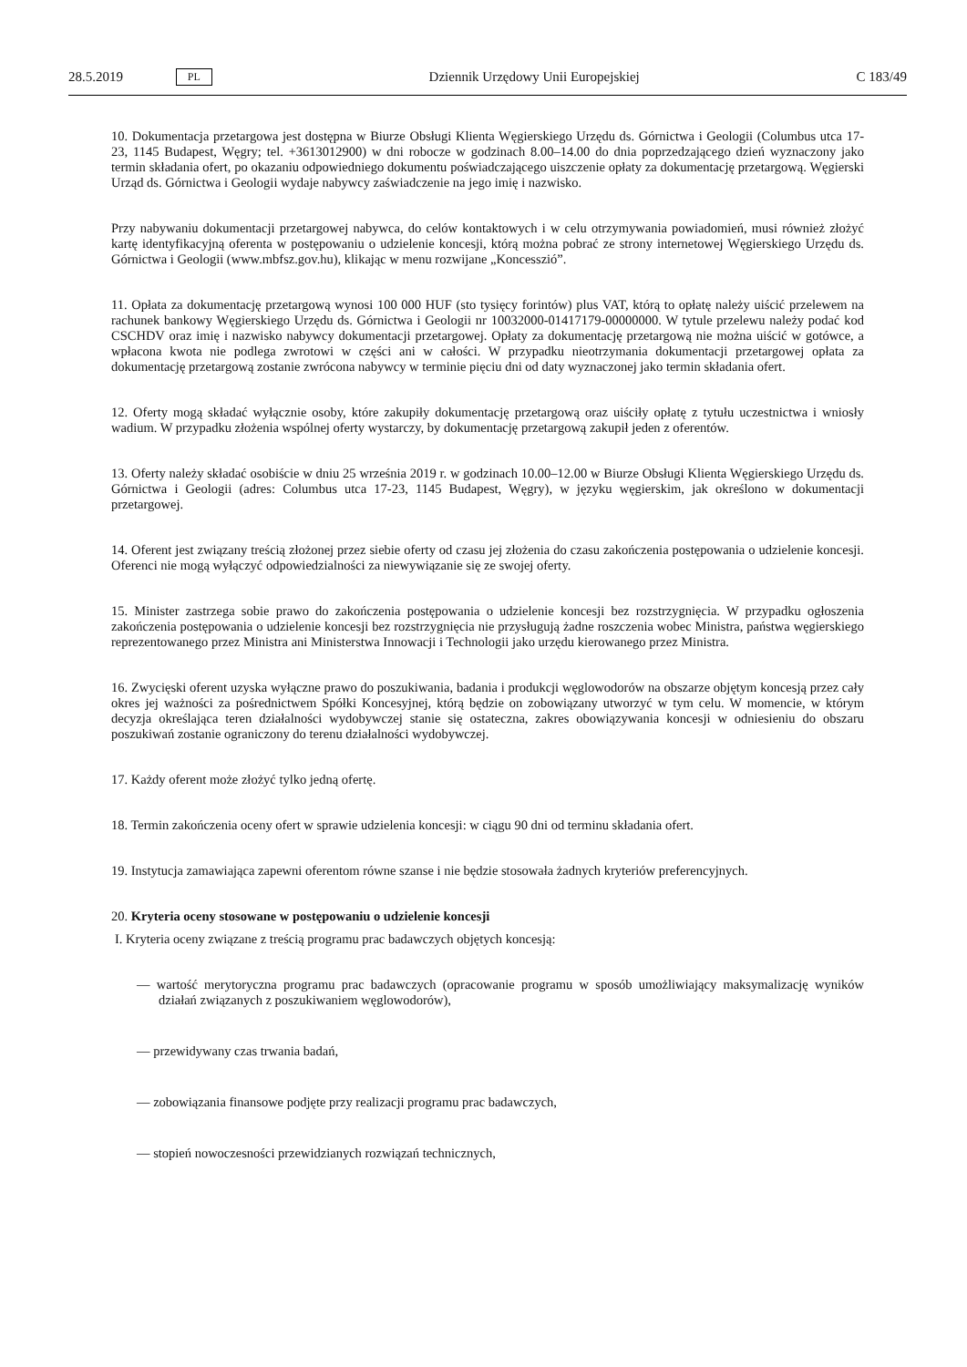28.5.2019 PL Dziennik Urzędowy Unii Europejskiej C 183/49
10. Dokumentacja przetargowa jest dostępna w Biurze Obsługi Klienta Węgierskiego Urzędu ds. Górnictwa i Geologii (Columbus utca 17-23, 1145 Budapest, Węgry; tel. +3613012900) w dni robocze w godzinach 8.00–14.00 do dnia poprzedzającego dzień wyznaczony jako termin składania ofert, po okazaniu odpowiedniego dokumentu poświadczającego uiszczenie opłaty za dokumentację przetargową. Węgierski Urząd ds. Górnictwa i Geologii wydaje nabywcy zaświadczenie na jego imię i nazwisko.
Przy nabywaniu dokumentacji przetargowej nabywca, do celów kontaktowych i w celu otrzymywania powiadomień, musi również złożyć kartę identyfikacyjną oferenta w postępowaniu o udzielenie koncesji, którą można pobrać ze strony internetowej Węgierskiego Urzędu ds. Górnictwa i Geologii (www.mbfsz.gov.hu), klikając w menu rozwijane „Koncesszió”.
11. Opłata za dokumentację przetargową wynosi 100 000 HUF (sto tysięcy forintów) plus VAT, którą to opłatę należy uiścić przelewem na rachunek bankowy Węgierskiego Urzędu ds. Górnictwa i Geologii nr 10032000-01417179-00000000. W tytule przelewu należy podać kod CSCHDV oraz imię i nazwisko nabywcy dokumentacji przetargowej. Opłaty za dokumentację przetargową nie można uiścić w gotówce, a wpłacona kwota nie podlega zwrotowi w części ani w całości. W przypadku nieotrzymania dokumentacji przetargowej opłata za dokumentację przetargową zostanie zwrócona nabywcy w terminie pięciu dni od daty wyznaczonej jako termin składania ofert.
12. Oferty mogą składać wyłącznie osoby, które zakupiły dokumentację przetargową oraz uiściły opłatę z tytułu uczestnictwa i wniosły wadium. W przypadku złożenia wspólnej oferty wystarczy, by dokumentację przetargową zakupił jeden z oferentów.
13. Oferty należy składać osobiście w dniu 25 września 2019 r. w godzinach 10.00–12.00 w Biurze Obsługi Klienta Węgierskiego Urzędu ds. Górnictwa i Geologii (adres: Columbus utca 17-23, 1145 Budapest, Węgry), w języku węgierskim, jak określono w dokumentacji przetargowej.
14. Oferent jest związany treścią złożonej przez siebie oferty od czasu jej złożenia do czasu zakończenia postępowania o udzielenie koncesji. Oferenci nie mogą wyłączyć odpowiedzialności za niewywiązanie się ze swojej oferty.
15. Minister zastrzega sobie prawo do zakończenia postępowania o udzielenie koncesji bez rozstrzygnięcia. W przypadku ogłoszenia zakończenia postępowania o udzielenie koncesji bez rozstrzygnięcia nie przysługują żadne roszczenia wobec Ministra, państwa węgierskiego reprezentowanego przez Ministra ani Ministerstwa Innowacji i Technologii jako urzędu kierowanego przez Ministra.
16. Zwycięski oferent uzyska wyłączne prawo do poszukiwania, badania i produkcji węglowodorów na obszarze objętym koncesją przez cały okres jej ważności za pośrednictwem Spółki Koncesyjnej, którą będzie on zobowiązany utworzyć w tym celu. W momencie, w którym decyzja określająca teren działalności wydobywczej stanie się ostateczna, zakres obowiązywania koncesji w odniesieniu do obszaru poszukiwań zostanie ograniczony do terenu działalności wydobywczej.
17. Każdy oferent może złożyć tylko jedną ofertę.
18. Termin zakończenia oceny ofert w sprawie udzielenia koncesji: w ciągu 90 dni od terminu składania ofert.
19. Instytucja zamawiająca zapewni oferentom równe szanse i nie będzie stosowała żadnych kryteriów preferencyjnych.
20. Kryteria oceny stosowane w postępowaniu o udzielenie koncesji
I. Kryteria oceny związane z treścią programu prac badawczych objętych koncesją:
— wartość merytoryczna programu prac badawczych (opracowanie programu w sposób umożliwiający maksymalizację wyników działań związanych z poszukiwaniem węglowodorów),
— przewidywany czas trwania badań,
— zobowiązania finansowe podjęte przy realizacji programu prac badawczych,
— stopień nowoczesności przewidzianych rozwiązań technicznych,